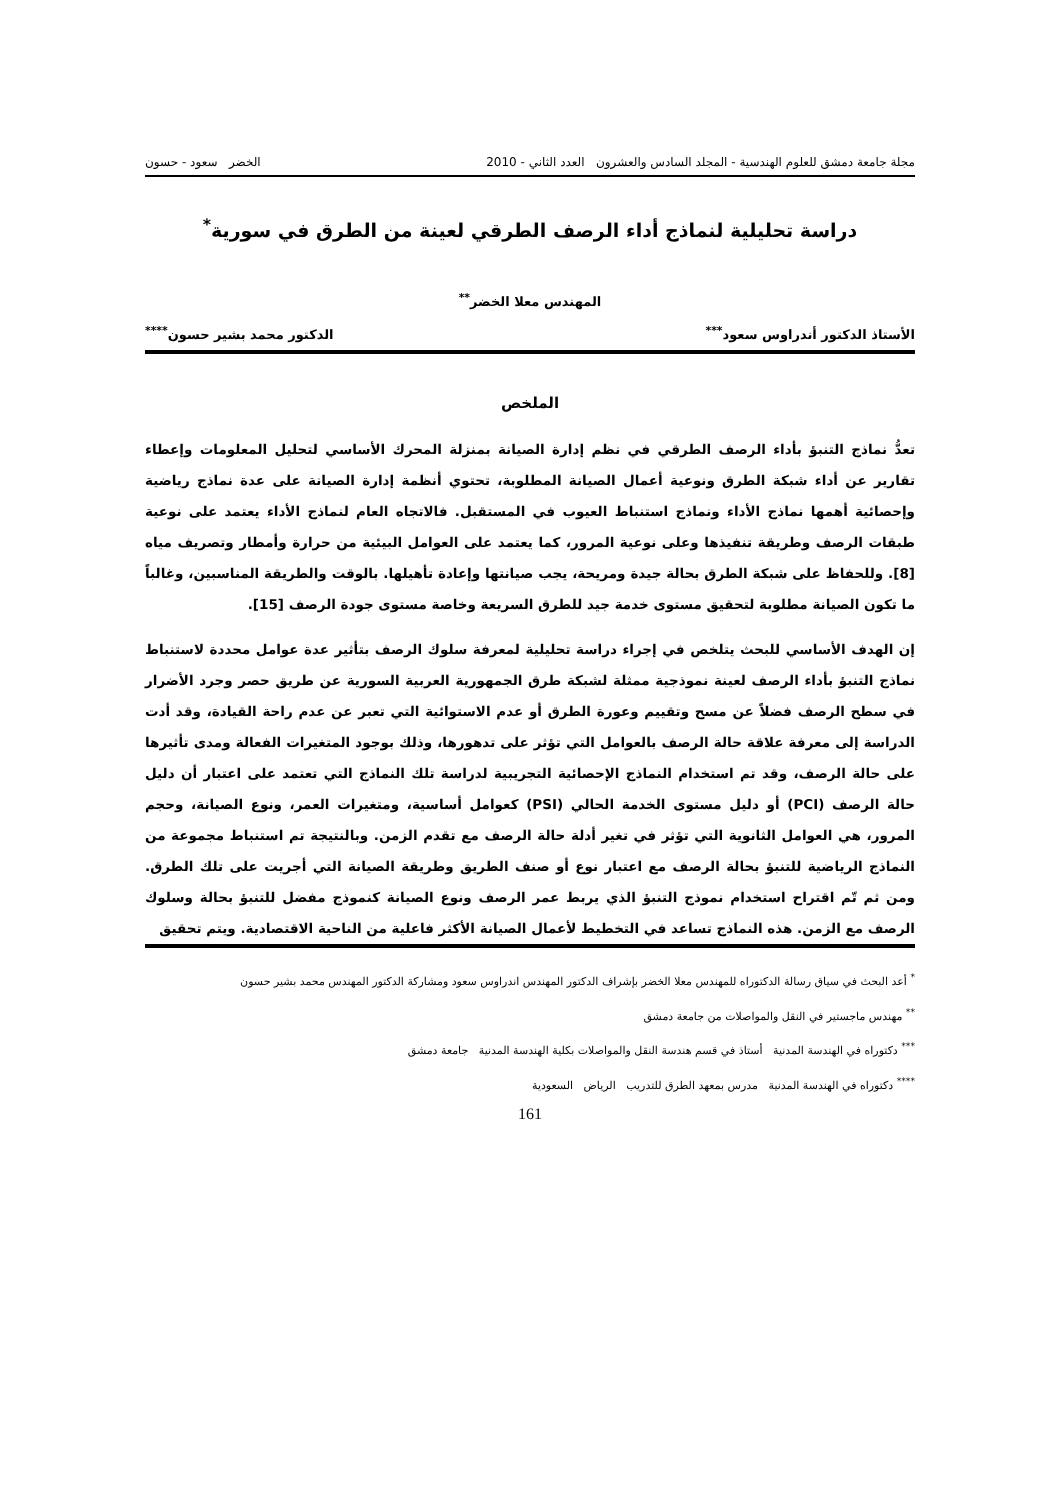مجلة جامعة دمشق للعلوم الهندسية - المجلد السادس والعشرون العدد الثاني - 2010 الخضر سعود - حسون
دراسة تحليلية لنماذج أداء الرصف الطرقي لعينة من الطرق في سورية<sup>*</sup>
المهندس معلا الخضر<sup>**</sup>
الأستاذ الدكتور أندراوس سعود<sup>***</sup> الدكتور محمد بشير حسون<sup>****</sup>
الملخص
تعدُّ نماذج التنبؤ بأداء الرصف الطرقي في نظم إدارة الصيانة بمنزلة المحرك الأساسي لتحليل المعلومات وإعطاء تقارير عن أداء شبكة الطرق ونوعية أعمال الصيانة المطلوبة، تحتوي أنظمة إدارة الصيانة على عدة نماذج رياضية وإحصائية أهمها نماذج الأداء ونماذج استنباط العيوب في المستقبل. فالاتجاه العام لنماذج الأداء يعتمد على نوعية طبقات الرصف وطريقة تنفيذها وعلى نوعية المرور، كما يعتمد على العوامل البيئية من حرارة وأمطار وتصريف مياه [8]. وللحفاظ على شبكة الطرق بحالة جيدة ومريحة، يجب صيانتها وإعادة تأهيلها. بالوقت والطريقة المناسبين، وغالباً ما تكون الصيانة مطلوبة لتحقيق مستوى خدمة جيد للطرق السريعة وخاصة مستوى جودة الرصف [15].
إن الهدف الأساسي للبحث يتلخص في إجراء دراسة تحليلية لمعرفة سلوك الرصف بتأثير عدة عوامل محددة لاستنباط نماذج التنبؤ بأداء الرصف لعينة نموذجية ممثلة لشبكة طرق الجمهورية العربية السورية عن طريق حصر وجرد الأضرار في سطح الرصف فضلاً عن مسح وتقييم وعورة الطرق أو عدم الاستوائية التي تعبر عن عدم راحة القيادة، وقد أدت الدراسة إلى معرفة علاقة حالة الرصف بالعوامل التي تؤثر على تدهورها، وذلك بوجود المتغيرات الفعالة ومدى تأثيرها على حالة الرصف، وقد تم استخدام النماذج الإحصائية التجريبية لدراسة تلك النماذج التي تعتمد على اعتبار أن دليل حالة الرصف (PCI) أو دليل مستوى الخدمة الحالي (PSI) كعوامل أساسية، ومتغيرات العمر، ونوع الصيانة، وحجم المرور، هي العوامل الثانوية التي تؤثر في تغير أدلة حالة الرصف مع تقدم الزمن. وبالنتيجة تم استنباط مجموعة من النماذج الرياضية للتنبؤ بحالة الرصف مع اعتبار نوع أو صنف الطريق وطريقة الصيانة التي أجريت على تلك الطرق. ومن ثم تّم اقتراح استخدام نموذج التنبؤ الذي يربط عمر الرصف ونوع الصيانة كنموذج مفضل للتنبؤ بحالة وسلوك الرصف مع الزمن. هذه النماذج تساعد في التخطيط لأعمال الصيانة الأكثر فاعلية من الناحية الاقتصادية. ويتم تحقيق
<sup>*</sup> أعد البحث في سياق رسالة الدكتوراه للمهندس معلا الخضر بإشراف الدكتور المهندس اندراوس سعود ومشاركة الدكتور المهندس محمد بشير حسون
<sup>**</sup> مهندس ماجستير في النقل والمواصلات من جامعة دمشق
<sup>***</sup> دكتوراه في الهندسة المدنية أستاذ في قسم هندسة النقل والمواصلات بكلية الهندسة المدنية جامعة دمشق
<sup>****</sup> دكتوراه في الهندسة المدنية مدرس بمعهد الطرق للتدريب الرياض السعودية
161